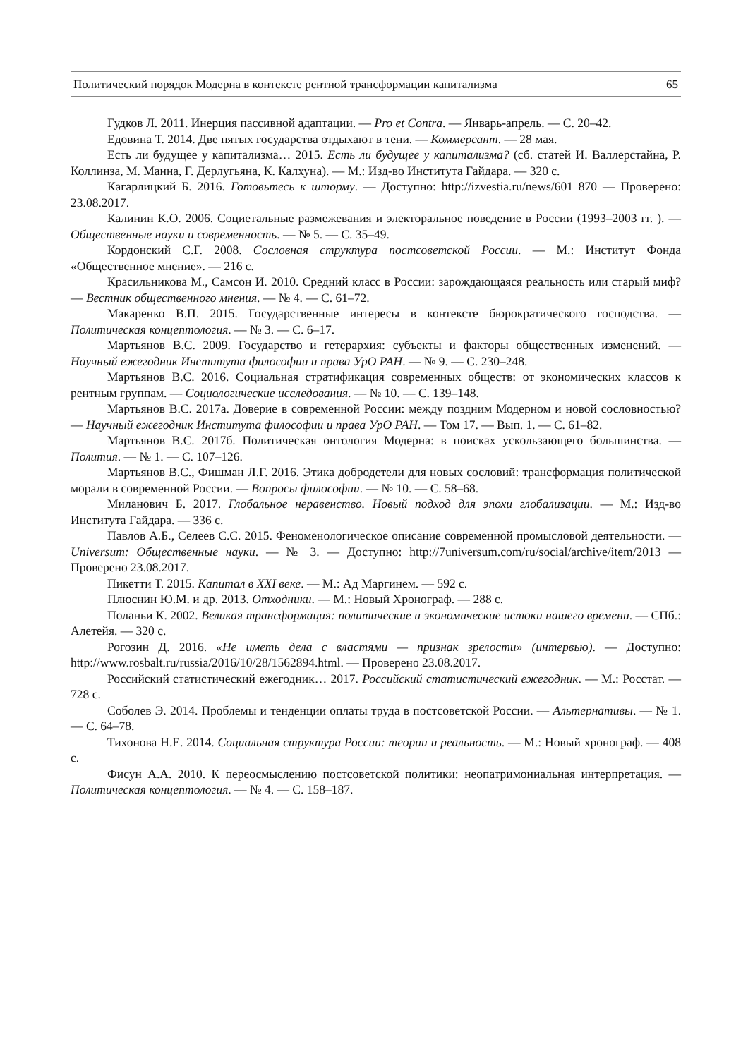Политический порядок Модерна в контексте рентной трансформации капитализма 65
Гудков Л. 2011. Инерция пассивной адаптации. — Pro et Contra. — Январь-апрель. — С. 20–42.
Едовина Т. 2014. Две пятых государства отдыхают в тени. — Коммерсант. — 28 мая.
Есть ли будущее у капитализма… 2015. Есть ли будущее у капитализма? (сб. статей И. Валлерстайна, Р. Коллинза, М. Манна, Г. Дерлугьяна, К. Калхуна). — М.: Изд-во Института Гайдара. — 320 с.
Кагарлицкий Б. 2016. Готовьтесь к шторму. — Доступно: http://izvestia.ru/news/601 870 — Проверено: 23.08.2017.
Калинин К.О. 2006. Социетальные размежевания и электоральное поведение в России (1993–2003 гг. ). — Общественные науки и современность. — № 5. — С. 35–49.
Кордонский С.Г. 2008. Сословная структура постсоветской России. — М.: Институт Фонда «Общественное мнение». — 216 с.
Красильникова М., Самсон И. 2010. Средний класс в России: зарождающаяся реальность или старый миф? — Вестник общественного мнения. — № 4. — С. 61–72.
Макаренко В.П. 2015. Государственные интересы в контексте бюрократического господства. — Политическая концептология. — № 3. — С. 6–17.
Мартьянов В.С. 2009. Государство и гетерархия: субъекты и факторы общественных изменений. — Научный ежегодник Института философии и права УрО РАН. — № 9. — С. 230–248.
Мартьянов В.С. 2016. Социальная стратификация современных обществ: от экономических классов к рентным группам. — Социологические исследования. — № 10. — С. 139–148.
Мартьянов В.С. 2017а. Доверие в современной России: между поздним Модерном и новой сословностью? — Научный ежегодник Института философии и права УрО РАН. — Том 17. — Вып. 1. — С. 61–82.
Мартьянов В.С. 2017б. Политическая онтология Модерна: в поисках ускользающего большинства. — Полития. — № 1. — С. 107–126.
Мартьянов В.С., Фишман Л.Г. 2016. Этика добродетели для новых сословий: трансформация политической морали в современной России. — Вопросы философии. — № 10. — С. 58–68.
Миланович Б. 2017. Глобальное неравенство. Новый подход для эпохи глобализации. — М.: Изд-во Института Гайдара. — 336 с.
Павлов А.Б., Селеев С.С. 2015. Феноменологическое описание современной промысловой деятельности. — Universum: Общественные науки. — № 3. — Доступно: http://7universum.com/ru/social/archive/item/2013 — Проверено 23.08.2017.
Пикетти Т. 2015. Капитал в XXI веке. — М.: Ад Маргинем. — 592 с.
Плюснин Ю.М. и др. 2013. Отходники. — М.: Новый Хронограф. — 288 с.
Поланьи К. 2002. Великая трансформация: политические и экономические истоки нашего времени. — СПб.: Алетейя. — 320 с.
Рогозин Д. 2016. «Не иметь дела с властями — признак зрелости» (интервью). — Доступно: http://www.rosbalt.ru/russia/2016/10/28/1562894.html. — Проверено 23.08.2017.
Российский статистический ежегодник… 2017. Российский статистический ежегодник. — М.: Росстат. — 728 с.
Соболев Э. 2014. Проблемы и тенденции оплаты труда в постсоветской России. — Альтернативы. — № 1. — С. 64–78.
Тихонова Н.Е. 2014. Социальная структура России: теории и реальность. — М.: Новый хронограф. — 408 с.
Фисун А.А. 2010. К переосмыслению постсоветской политики: неопатримониальная интерпретация. — Политическая концептология. — № 4. — С. 158–187.